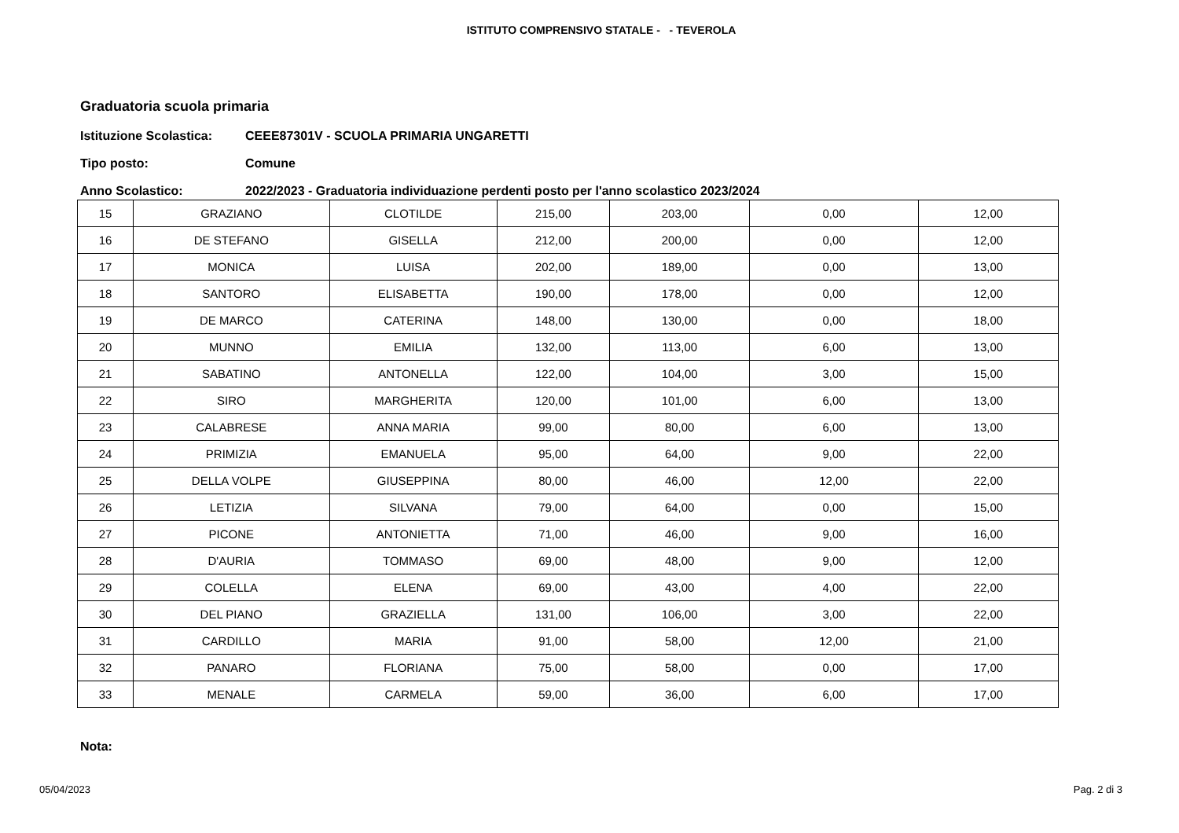ISTITUTO COMPRENSIVO STATALE - - TEVEROLA
Graduatoria scuola primaria
Istituzione Scolastica: CEEE87301V - SCUOLA PRIMARIA UNGARETTI
Tipo posto: Comune
Anno Scolastico: 2022/2023 - Graduatoria individuazione perdenti posto per l'anno scolastico 2023/2024
| 15 | GRAZIANO | CLOTILDE | 215,00 | 203,00 | 0,00 | 12,00 |
| 16 | DE STEFANO | GISELLA | 212,00 | 200,00 | 0,00 | 12,00 |
| 17 | MONICA | LUISA | 202,00 | 189,00 | 0,00 | 13,00 |
| 18 | SANTORO | ELISABETTA | 190,00 | 178,00 | 0,00 | 12,00 |
| 19 | DE MARCO | CATERINA | 148,00 | 130,00 | 0,00 | 18,00 |
| 20 | MUNNO | EMILIA | 132,00 | 113,00 | 6,00 | 13,00 |
| 21 | SABATINO | ANTONELLA | 122,00 | 104,00 | 3,00 | 15,00 |
| 22 | SIRO | MARGHERITA | 120,00 | 101,00 | 6,00 | 13,00 |
| 23 | CALABRESE | ANNA MARIA | 99,00 | 80,00 | 6,00 | 13,00 |
| 24 | PRIMIZIA | EMANUELA | 95,00 | 64,00 | 9,00 | 22,00 |
| 25 | DELLA VOLPE | GIUSEPPINA | 80,00 | 46,00 | 12,00 | 22,00 |
| 26 | LETIZIA | SILVANA | 79,00 | 64,00 | 0,00 | 15,00 |
| 27 | PICONE | ANTONIETTA | 71,00 | 46,00 | 9,00 | 16,00 |
| 28 | D'AURIA | TOMMASO | 69,00 | 48,00 | 9,00 | 12,00 |
| 29 | COLELLA | ELENA | 69,00 | 43,00 | 4,00 | 22,00 |
| 30 | DEL PIANO | GRAZIELLA | 131,00 | 106,00 | 3,00 | 22,00 |
| 31 | CARDILLO | MARIA | 91,00 | 58,00 | 12,00 | 21,00 |
| 32 | PANARO | FLORIANA | 75,00 | 58,00 | 0,00 | 17,00 |
| 33 | MENALE | CARMELA | 59,00 | 36,00 | 6,00 | 17,00 |
Nota:
05/04/2023 Pag. 2 di 3